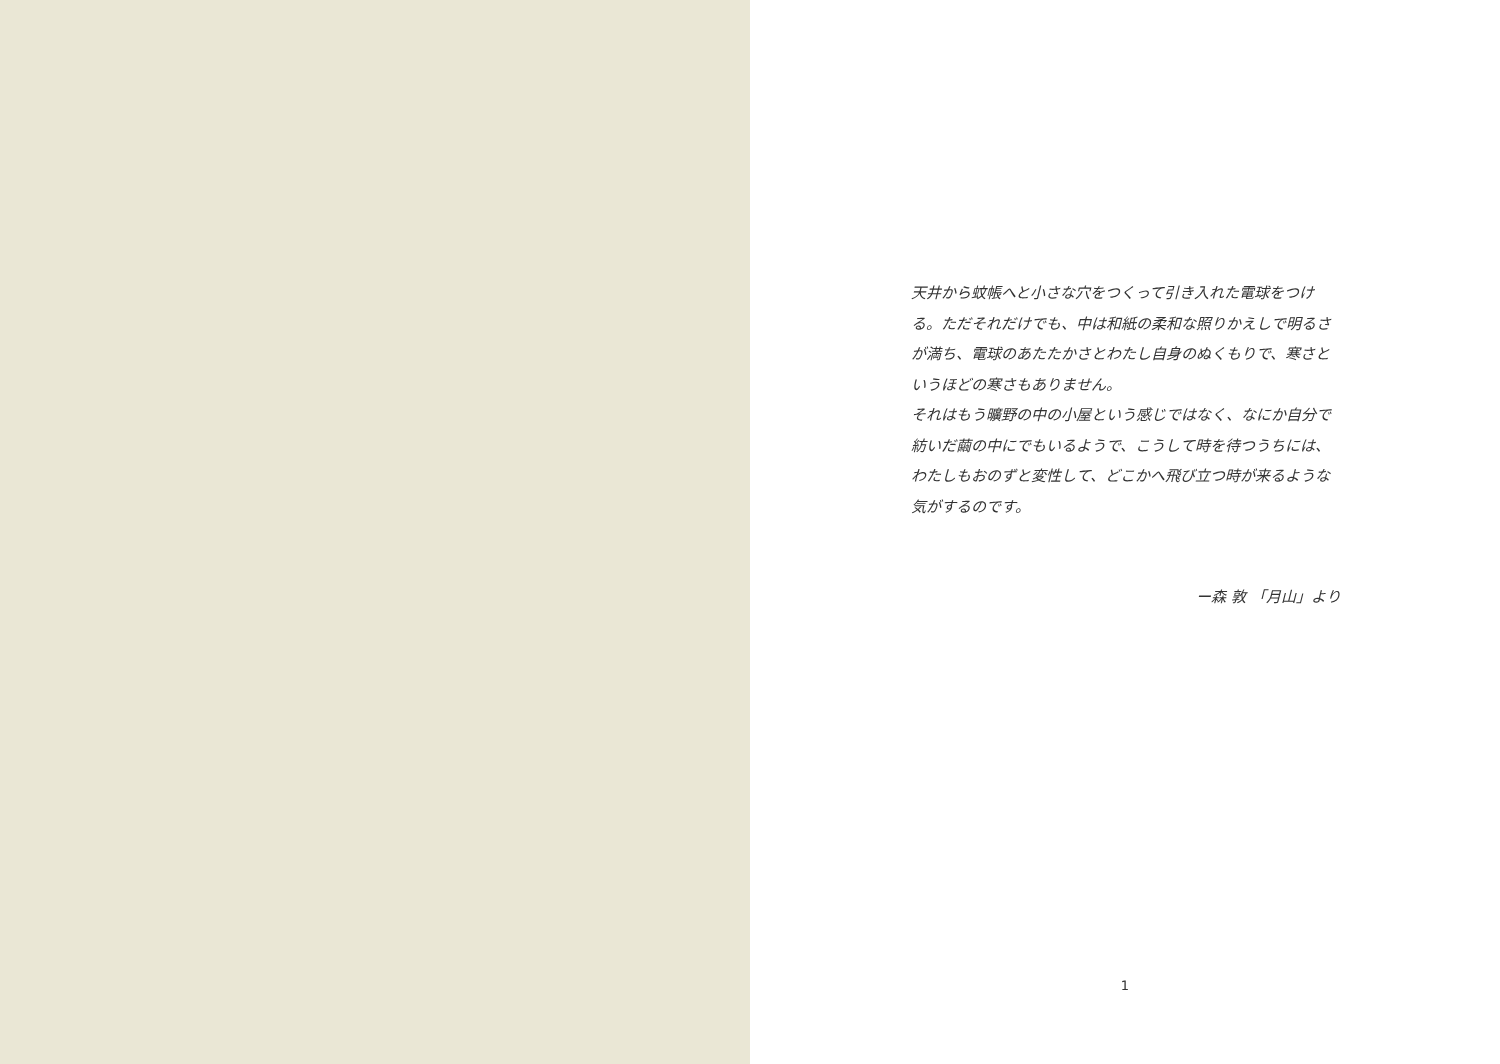天井から蚊帳へと小さな穴をつくって引き入れた電球をつける。ただそれだけでも、中は和紙の柔和な照りかえしで明るさが満ち、電球のあたたかさとわたし自身のぬくもりで、寒さというほどの寒さもありません。
それはもう曠野の中の小屋という感じではなく、なにか自分で紡いだ繭の中にでもいるようで、こうして時を待つうちには、わたしもおのずと変性して、どこかへ飛び立つ時が来るような気がするのです。
ー森 敦 「月山」より
1